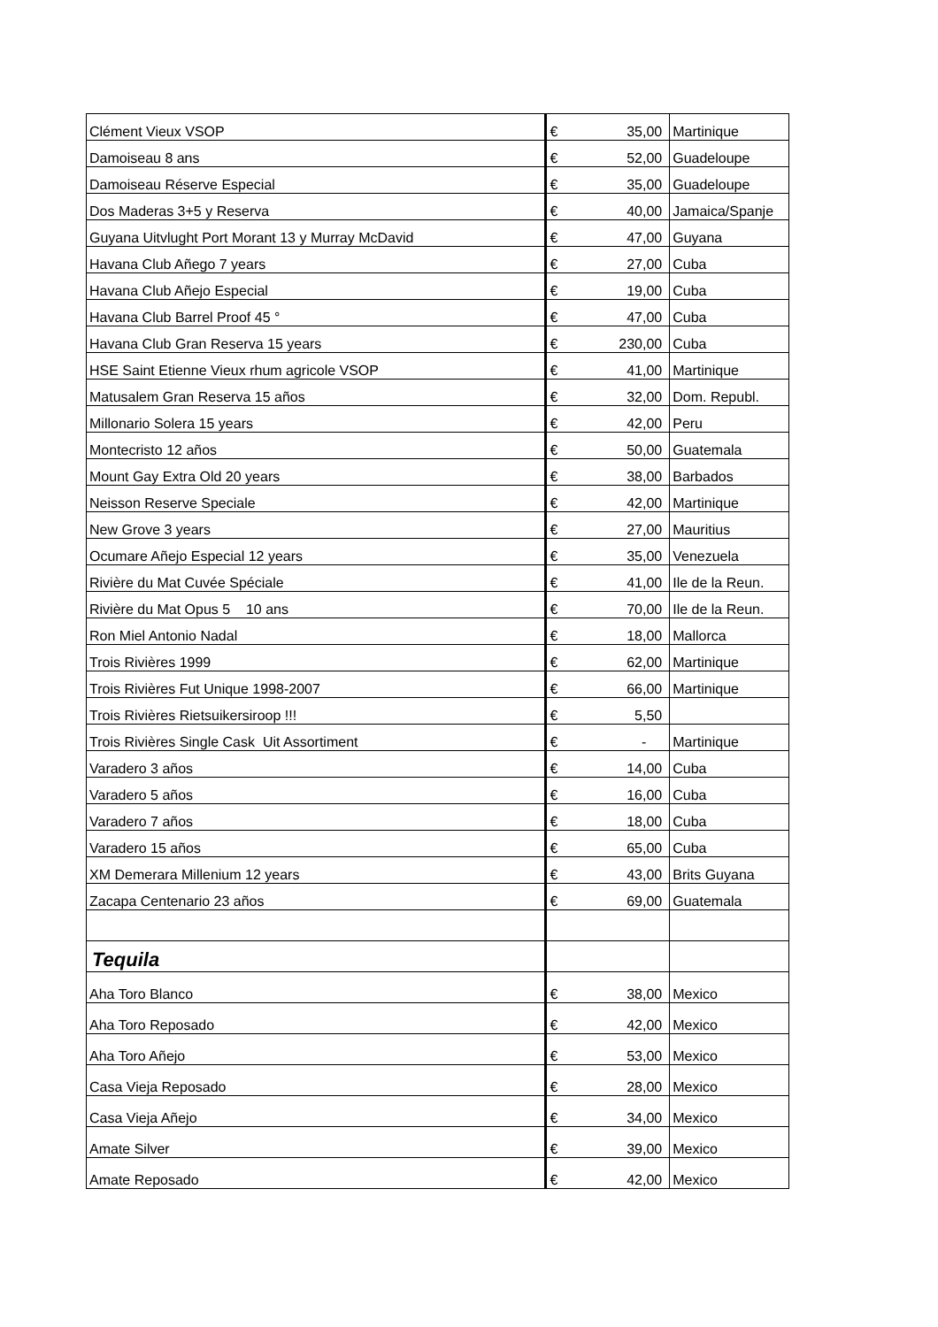| Clément Vieux VSOP | € | 35,00 | Martinique |
| Damoiseau 8 ans | € | 52,00 | Guadeloupe |
| Damoiseau Réserve Especial | € | 35,00 | Guadeloupe |
| Dos Maderas 3+5 y Reserva | € | 40,00 | Jamaica/Spanje |
| Guyana Uitvlught Port Morant 13 y Murray McDavid | € | 47,00 | Guyana |
| Havana Club Añego 7 years | € | 27,00 | Cuba |
| Havana Club Añejo Especial | € | 19,00 | Cuba |
| Havana Club Barrel Proof 45 ° | € | 47,00 | Cuba |
| Havana Club Gran Reserva 15 years | € | 230,00 | Cuba |
| HSE Saint Etienne Vieux rhum agricole VSOP | € | 41,00 | Martinique |
| Matusalem Gran Reserva 15 años | € | 32,00 | Dom. Republ. |
| Millonario Solera 15 years | € | 42,00 | Peru |
| Montecristo 12 años | € | 50,00 | Guatemala |
| Mount Gay Extra Old 20 years | € | 38,00 | Barbados |
| Neisson Reserve Speciale | € | 42,00 | Martinique |
| New Grove 3 years | € | 27,00 | Mauritius |
| Ocumare Añejo Especial 12 years | € | 35,00 | Venezuela |
| Rivière du Mat Cuvée Spéciale | € | 41,00 | Ile de la Reun. |
| Rivière du Mat Opus 5 10 ans | € | 70,00 | Ile de la Reun. |
| Ron Miel Antonio Nadal | € | 18,00 | Mallorca |
| Trois Rivières 1999 | € | 62,00 | Martinique |
| Trois Rivières Fut Unique 1998-2007 | € | 66,00 | Martinique |
| Trois Rivières Rietsuikersiroop !!! | € | 5,50 | |
| Trois Rivières Single Cask Uit Assortiment | € | - | Martinique |
| Varadero 3 años | € | 14,00 | Cuba |
| Varadero 5 años | € | 16,00 | Cuba |
| Varadero 7 años | € | 18,00 | Cuba |
| Varadero 15 años | € | 65,00 | Cuba |
| XM Demerara Millenium 12 years | € | 43,00 | Brits Guyana |
| Zacapa Centenario 23 años | € | 69,00 | Guatemala |
| Tequila | | | |
| Aha Toro Blanco | € | 38,00 | Mexico |
| Aha Toro Reposado | € | 42,00 | Mexico |
| Aha Toro Añejo | € | 53,00 | Mexico |
| Casa Vieja Reposado | € | 28,00 | Mexico |
| Casa Vieja Añejo | € | 34,00 | Mexico |
| Amate Silver | € | 39,00 | Mexico |
| Amate Reposado | € | 42,00 | Mexico |